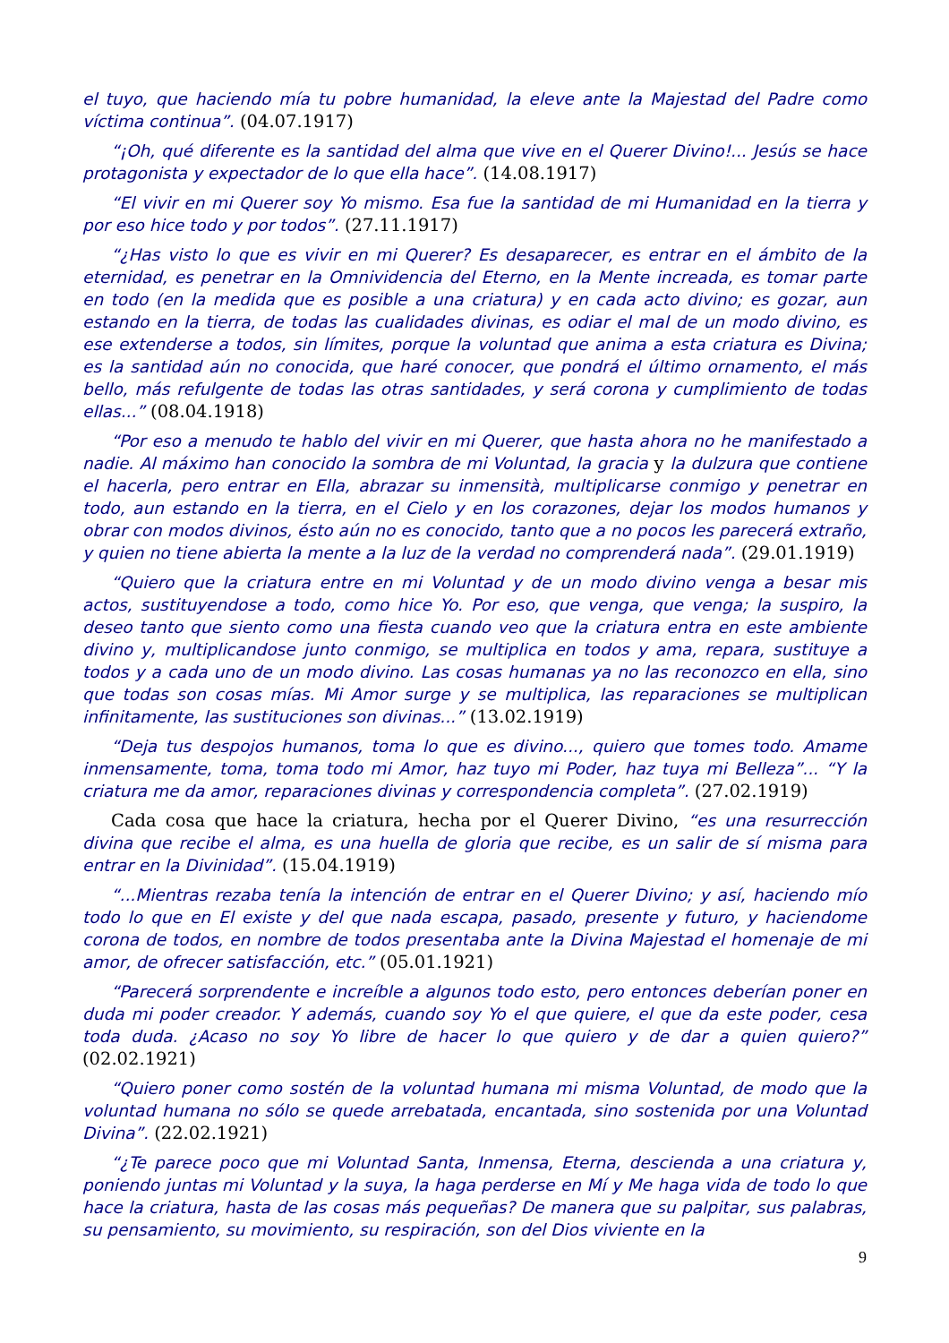el tuyo, que haciendo mía tu pobre humanidad, la eleve ante la Majestad del Padre como víctima continua”. (04.07.1917)
“¡Oh, qué diferente es la santidad del alma que vive en el Querer Divino!... Jesús se hace protagonista y expectador de lo que ella hace”. (14.08.1917)
“El vivir en mi Querer soy Yo mismo. Esa fue la santidad de mi Humanidad en la tierra y por eso hice todo y por todos”. (27.11.1917)
“¿Has visto lo que es vivir en mi Querer? Es desaparecer, es entrar en el ámbito de la eternidad, es penetrar en la Omnividencia del Eterno, en la Mente increada, es tomar parte en todo (en la medida que es posible a una criatura) y en cada acto divino; es gozar, aun estando en la tierra, de todas las cualidades divinas, es odiar el mal de un modo divino, es ese extenderse a todos, sin límites, porque la voluntad que anima a esta criatura es Divina; es la santidad aún no conocida, que haré conocer, que pondrá el último ornamento, el más bello, más refulgente de todas las otras santidades, y será corona y cumplimiento de todas ellas...” (08.04.1918)
“Por eso a menudo te hablo del vivir en mi Querer, que hasta ahora no he manifestado a nadie. Al máximo han conocido la sombra de mi Voluntad, la gracia y la dulzura que contiene el hacerla, pero entrar en Ella, abrazar su inmensità, multiplicarse conmigo y penetrar en todo, aun estando en la tierra, en el Cielo y en los corazones, dejar los modos humanos y obrar con modos divinos, ésto aún no es conocido, tanto que a no pocos les parecerá extraño, y quien no tiene abierta la mente a la luz de la verdad no comprenderá nada”. (29.01.1919)
“Quiero que la criatura entre en mi Voluntad y de un modo divino venga a besar mis actos, sustituyendose a todo, como hice Yo. Por eso, que venga, que venga; la suspiro, la deseo tanto que siento como una fiesta cuando veo que la criatura entra en este ambiente divino y, multiplicandose junto conmigo, se multiplica en todos y ama, repara, sustituye a todos y a cada uno de un modo divino. Las cosas humanas ya no las reconozco en ella, sino que todas son cosas mías. Mi Amor surge y se multiplica, las reparaciones se multiplican infinitamente, las sustituciones son divinas...” (13.02.1919)
“Deja tus despojos humanos, toma lo que es divino..., quiero que tomes todo. Amame inmensamente, toma, toma todo mi Amor, haz tuyo mi Poder, haz tuya mi Belleza”... “Y la criatura me da amor, reparaciones divinas y correspondencia completa”. (27.02.1919)
Cada cosa que hace la criatura, hecha por el Querer Divino, “es una resurrección divina que recibe el alma, es una huella de gloria que recibe, es un salir de sí misma para entrar en la Divinidad”. (15.04.1919)
“...Mientras rezaba tenía la intención de entrar en el Querer Divino; y así, haciendo mío todo lo que en El existe y del que nada escapa, pasado, presente y futuro, y haciendome corona de todos, en nombre de todos presentaba ante la Divina Majestad el homenaje de mi amor, de ofrecer satisfacción, etc.” (05.01.1921)
“Parecerá sorprendente e increíble a algunos todo esto, pero entonces deberían poner en duda mi poder creador. Y además, cuando soy Yo el que quiere, el que da este poder, cesa toda duda. ¿Acaso no soy Yo libre de hacer lo que quiero y de dar a quien quiero?” (02.02.1921)
“Quiero poner como sostén de la voluntad humana mi misma Voluntad, de modo que la voluntad humana no sólo se quede arrebatada, encantada, sino sostenida por una Voluntad Divina”. (22.02.1921)
“¿Te parece poco que mi Voluntad Santa, Inmensa, Eterna, descienda a una criatura y, poniendo juntas mi Voluntad y la suya, la haga perderse en Mí y Me haga vida de todo lo que hace la criatura, hasta de las cosas más pequeñas? De manera que su palpitar, sus palabras, su pensamiento, su movimiento, su respiración, son del Dios viviente en la
9